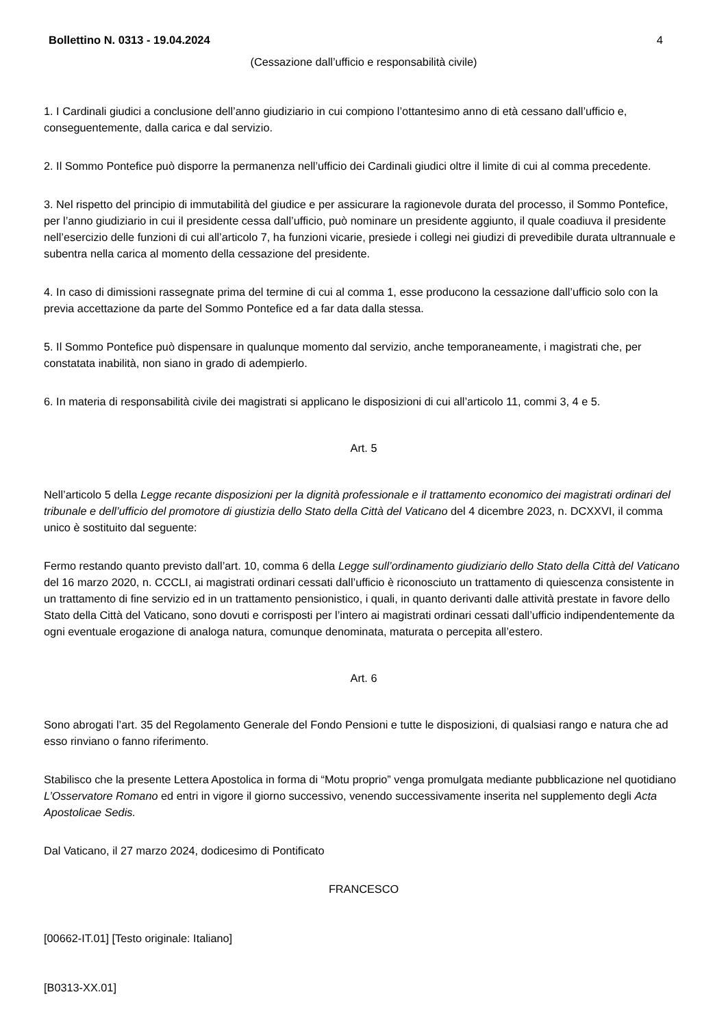Bollettino N. 0313 - 19.04.2024 4
(Cessazione dall’ufficio e responsabilità civile)
1. I Cardinali giudici a conclusione dell’anno giudiziario in cui compiono l’ottantesimo anno di età cessano dall’ufficio e, conseguentemente, dalla carica e dal servizio.
2. Il Sommo Pontefice può disporre la permanenza nell’ufficio dei Cardinali giudici oltre il limite di cui al comma precedente.
3. Nel rispetto del principio di immutabilità del giudice e per assicurare la ragionevole durata del processo, il Sommo Pontefice, per l’anno giudiziario in cui il presidente cessa dall’ufficio, può nominare un presidente aggiunto, il quale coadiuva il presidente nell’esercizio delle funzioni di cui all’articolo 7, ha funzioni vicarie, presiede i collegi nei giudizi di prevedibile durata ultrannuale e subentra nella carica al momento della cessazione del presidente.
4. In caso di dimissioni rassegnate prima del termine di cui al comma 1, esse producono la cessazione dall’ufficio solo con la previa accettazione da parte del Sommo Pontefice ed a far data dalla stessa.
5. Il Sommo Pontefice può dispensare in qualunque momento dal servizio, anche temporaneamente, i magistrati che, per constatata inabilità, non siano in grado di adempierlo.
6. In materia di responsabilità civile dei magistrati si applicano le disposizioni di cui all’articolo 11, commi 3, 4 e 5.
Art. 5
Nell’articolo 5 della Legge recante disposizioni per la dignità professionale e il trattamento economico dei magistrati ordinari del tribunale e dell’ufficio del promotore di giustizia dello Stato della Città del Vaticano del 4 dicembre 2023, n. DCXXVI, il comma unico è sostituito dal seguente:
Fermo restando quanto previsto dall’art. 10, comma 6 della Legge sull’ordinamento giudiziario dello Stato della Città del Vaticano del 16 marzo 2020, n. CCCLI, ai magistrati ordinari cessati dall’ufficio è riconosciuto un trattamento di quiescenza consistente in un trattamento di fine servizio ed in un trattamento pensionistico, i quali, in quanto derivanti dalle attività prestate in favore dello Stato della Città del Vaticano, sono dovuti e corrisposti per l’intero ai magistrati ordinari cessati dall’ufficio indipendentemente da ogni eventuale erogazione di analoga natura, comunque denominata, maturata o percepita all’estero.
Art. 6
Sono abrogati l’art. 35 del Regolamento Generale del Fondo Pensioni e tutte le disposizioni, di qualsiasi rango e natura che ad esso rinviano o fanno riferimento.
Stabilisco che la presente Lettera Apostolica in forma di “Motu proprio” venga promulgata mediante pubblicazione nel quotidiano L’Osservatore Romano ed entri in vigore il giorno successivo, venendo successivamente inserita nel supplemento degli Acta Apostolicae Sedis.
Dal Vaticano, il 27 marzo 2024, dodicesimo di Pontificato
FRANCESCO
[00662-IT.01] [Testo originale: Italiano]
[B0313-XX.01]